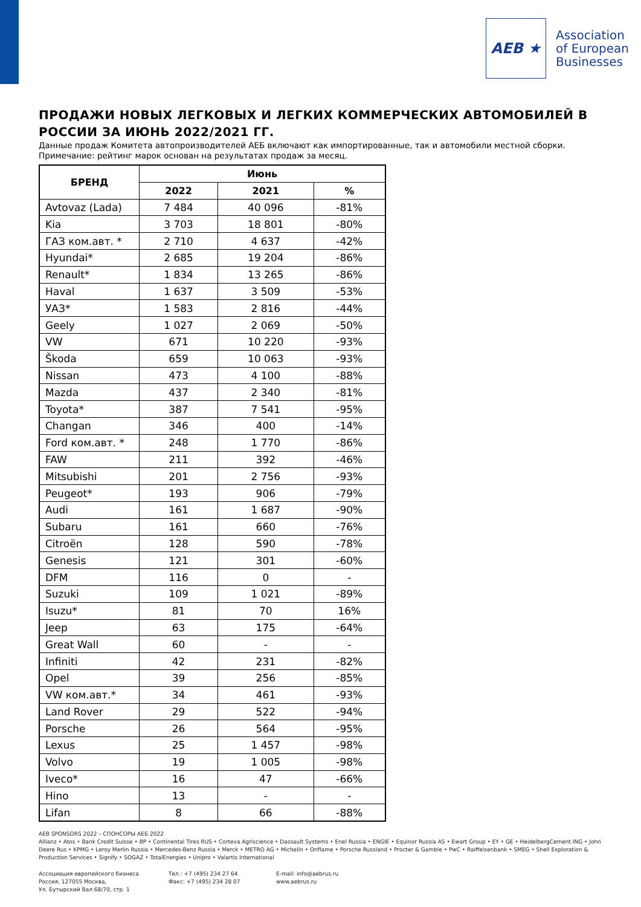AEB ★
Association
of European
Businesses
ПРОДАЖИ НОВЫХ ЛЕГКОВЫХ И ЛЕГКИХ КОММЕРЧЕСКИХ АВТОМОБИЛЕЙ В РОССИИ ЗА ИЮНЬ 2022/2021 ГГ.
Данные продаж Комитета автопроизводителей АЕБ включают как импортированные, так и автомобили местной сборки.
Примечание: рейтинг марок основан на результатах продаж за месяц.
| БРЕНД | Июнь | | |
| --- | --- | --- | --- |
| | 2022 | 2021 | % |
| Avtovaz (Lada) | 7 484 | 40 096 | -81% |
| Kia | 3 703 | 18 801 | -80% |
| ГАЗ ком.авт. * | 2 710 | 4 637 | -42% |
| Hyundai* | 2 685 | 19 204 | -86% |
| Renault* | 1 834 | 13 265 | -86% |
| Haval | 1 637 | 3 509 | -53% |
| УАЗ* | 1 583 | 2 816 | -44% |
| Geely | 1 027 | 2 069 | -50% |
| VW | 671 | 10 220 | -93% |
| Škoda | 659 | 10 063 | -93% |
| Nissan | 473 | 4 100 | -88% |
| Mazda | 437 | 2 340 | -81% |
| Toyota* | 387 | 7 541 | -95% |
| Changan | 346 | 400 | -14% |
| Ford ком.авт. * | 248 | 1 770 | -86% |
| FAW | 211 | 392 | -46% |
| Mitsubishi | 201 | 2 756 | -93% |
| Peugeot* | 193 | 906 | -79% |
| Audi | 161 | 1 687 | -90% |
| Subaru | 161 | 660 | -76% |
| Citroën | 128 | 590 | -78% |
| Genesis | 121 | 301 | -60% |
| DFM | 116 | 0 | - |
| Suzuki | 109 | 1 021 | -89% |
| Isuzu* | 81 | 70 | 16% |
| Jeep | 63 | 175 | -64% |
| Great Wall | 60 | - | - |
| Infiniti | 42 | 231 | -82% |
| Opel | 39 | 256 | -85% |
| VW ком.авт.* | 34 | 461 | -93% |
| Land Rover | 29 | 522 | -94% |
| Porsche | 26 | 564 | -95% |
| Lexus | 25 | 1 457 | -98% |
| Volvo | 19 | 1 005 | -98% |
| Iveco* | 16 | 47 | -66% |
| Hino | 13 | - | - |
| Lifan | 8 | 66 | -88% |
AEB SPONSORS 2022 – СПОНСОРЫ АЕБ 2022
Allianz • Atos • Bank Credit Suisse • BP • Continental Tires RUS • Corteva Agriscience • Dassault Systems • Enel Russia • ENGIE • Equinor Russia AS • Ewart Group • EY • GE • HeidelbergCement ING • John Deere Rus • KPMG • Leroy Merlin Russia • Mercedes-Benz Russia • Merck • METRO AG • Michelin • Oriflame • Porsche Russland • Procter & Gamble • PwC • Raiffeisenbank • SMEG • Shell Exploration & Production Services • Signify • SOGAZ • TotalEnergies • Unipro • Valartis International
Ассоциация европейского бизнеса
Россия, 127055 Москва,
Ул. Бутырский Вал 68/70, стр. 1
Тел.: +7 (495) 234 27 64
Факс: +7 (495) 234 28 07
E-mail: info@aebrus.ru
www.aebrus.ru